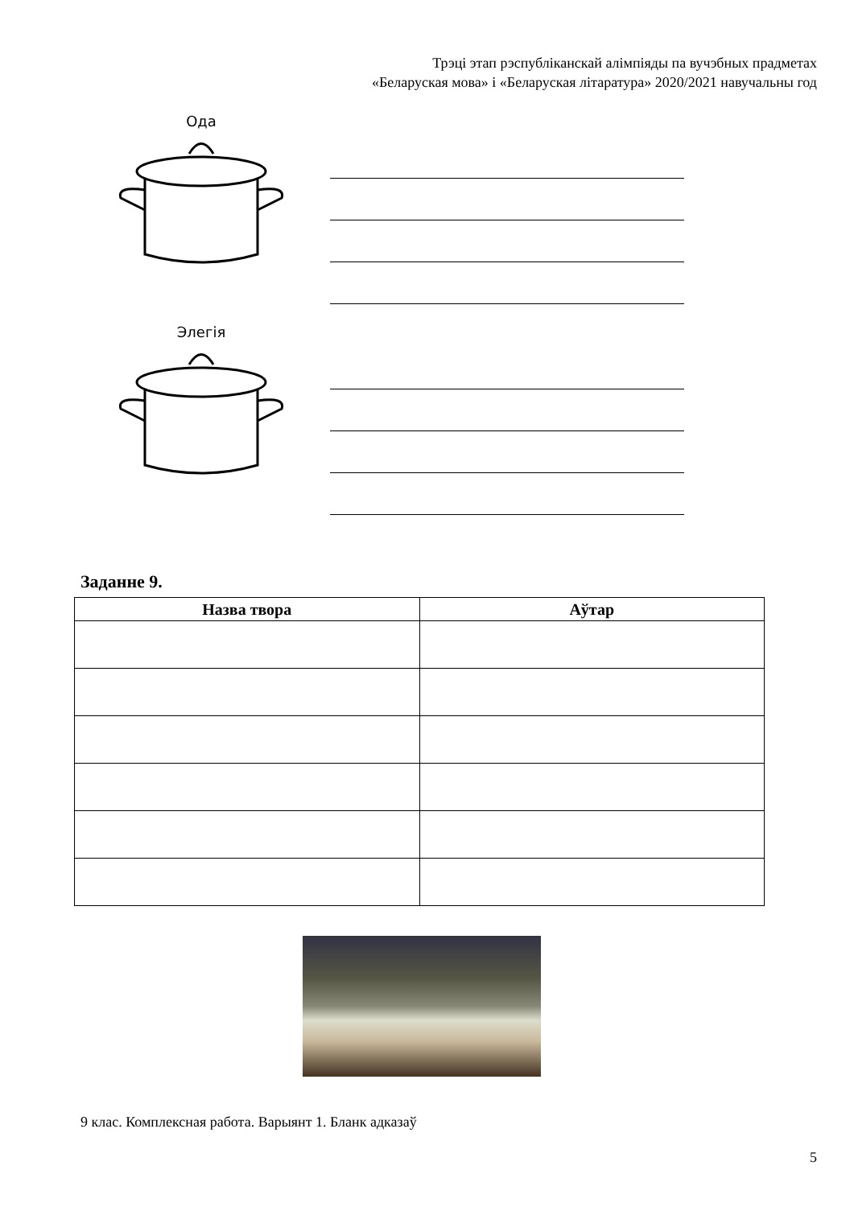Трэці этап рэспубліканскай алімпіяды па вучэбных прадметах
«Беларуская мова» і «Беларуская літаратура» 2020/2021 навучальны год
Ода
Элегія
Заданне 9.
| Назва твора | Аўтар |
| --- | --- |
9 клас. Комплексная работа. Варыянт 1. Бланк адказаў
5